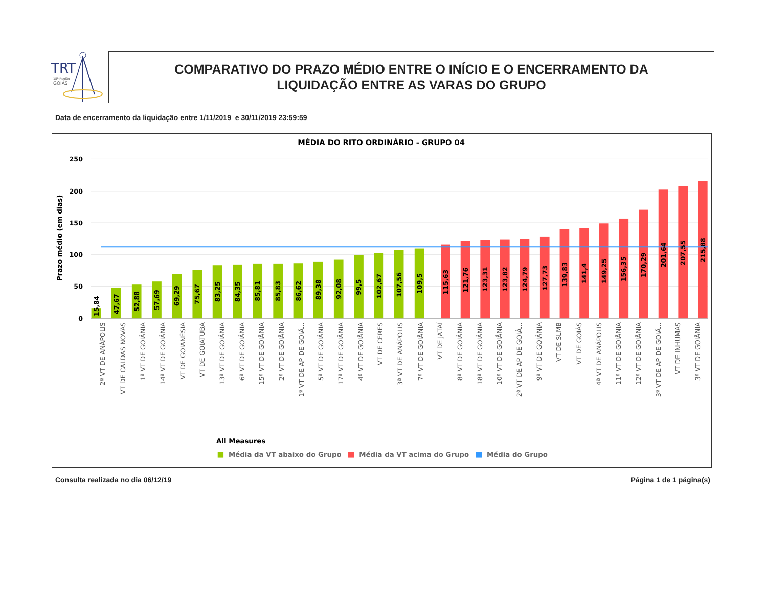TRT
18ª Região
GOIÁS
COMPARATIVO DO PRAZO MÉDIO ENTRE O INÍCIO E O ENCERRAMENTO DA
LIQUIDAÇÃO ENTRE AS VARAS DO GRUPO
Data de encerramento da liquidação entre 1/11/2019 e 30/11/2019 23:59:59
MÉDIA DO RITO ORDINÁRIO - GRUPO 04
250
200
150
100
50
0
Prazo médio (em dias)
15,84
47,67
52,88
57,69
69,29
75,67
83,25
84,35
85,81
85,83
86,62
89,38
92,08
99,5
102,67
107,56
109,5
115,63
121,76
123,31
123,82
124,79
127,73
139,83
141,4
149,25
156,35
170,29
201,64
207,55
215,88
2ª VT DE ANÁPOLIS
VT DE CALDAS NOVAS
1ª VT DE GOIÂNIA
14ª VT DE GOIÂNIA
VT DE GOIANÉSIA
VT DE GOIATUBA
13ª VT DE GOIÂNIA
6ª VT DE GOIÂNIA
15ª VT DE GOIÂNIA
2ª VT DE GOIÂNIA
1ª VT DE AP DE GOIÂ...
5ª VT DE GOIÂNIA
17ª VT DE GOIÂNIA
4ª VT DE GOIÂNIA
VT DE CERES
3ª VT DE ANÁPOLIS
7ª VT DE GOIÂNIA
VT DE JATAÍ
8ª VT DE GOIÂNIA
18ª VT DE GOIÂNIA
10ª VT DE GOIÂNIA
2ª VT DE AP DE GOIÂ...
9ª VT DE GOIÂNIA
VT DE SLMB
VT DE GOIÁS
4ª VT DE ANÁPOLIS
11ª VT DE GOIÂNIA
12ª VT DE GOIÂNIA
3ª VT DE AP DE GOIÂ...
VT DE INHUMAS
3ª VT DE GOIÂNIA
All Measures
Média da VT abaixo do Grupo
Média da VT acima do Grupo
Média do Grupo
Consulta realizada no dia 06/12/19 Página 1 de 1 página(s)